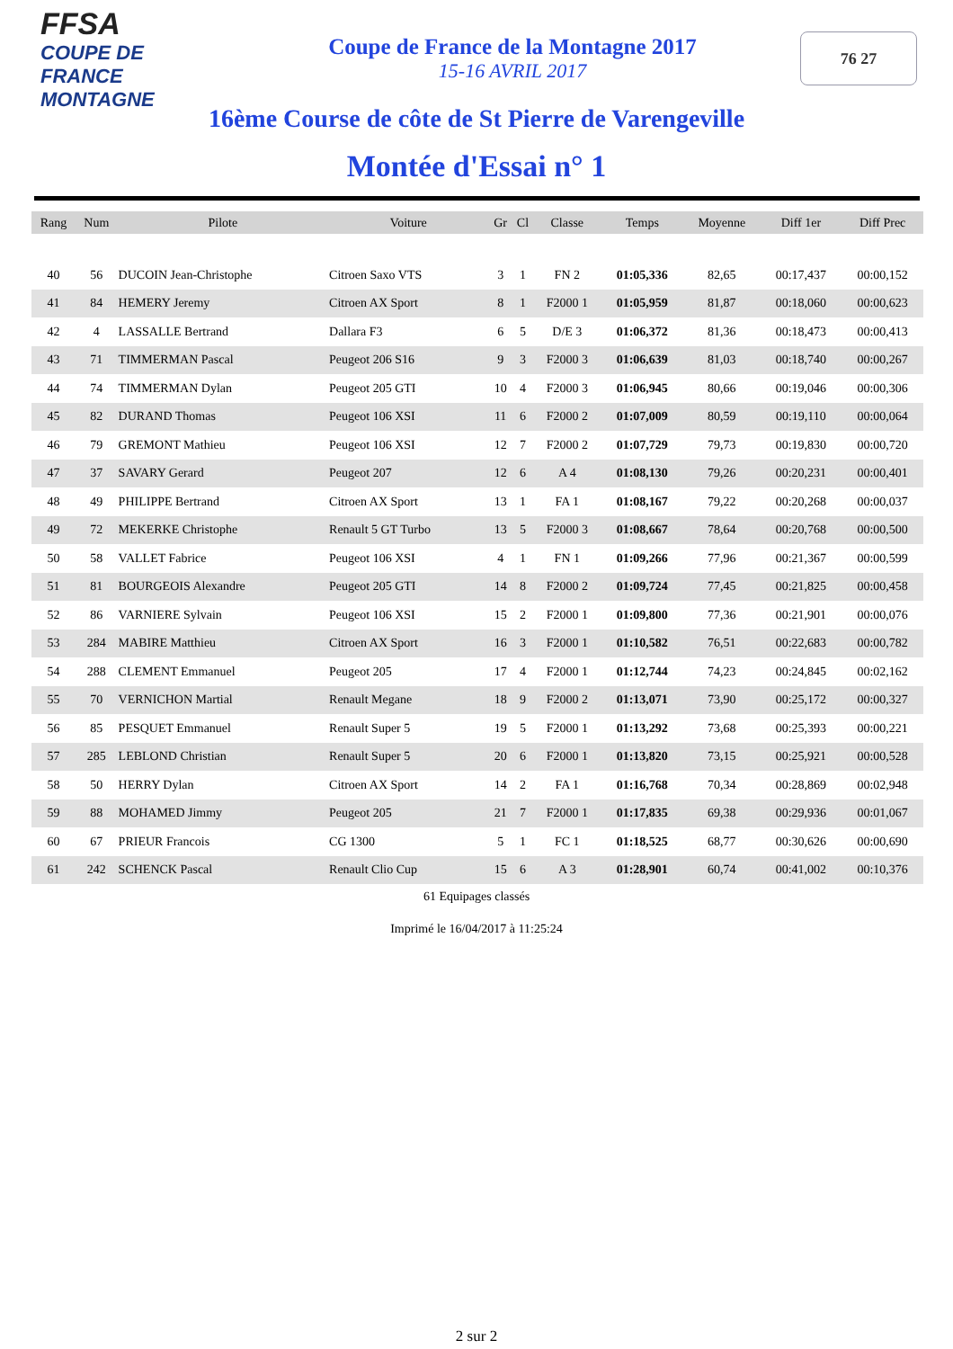FFSA
COUPE DE FRANCE MONTAGNE
Coupe de France de la Montagne 2017
15-16 AVRIL 2017
76 27
16ème Course de côte de St Pierre de Varengeville
Montée d'Essai n° 1
| Rang | Num | Pilote | Voiture | Gr | Cl | Classe | Temps | Moyenne | Diff 1er | Diff Prec |
| --- | --- | --- | --- | --- | --- | --- | --- | --- | --- | --- |
| 40 | 56 | DUCOIN Jean-Christophe | Citroen Saxo VTS | 3 | 1 | FN 2 | 01:05,336 | 82,65 | 00:17,437 | 00:00,152 |
| 41 | 84 | HEMERY Jeremy | Citroen AX Sport | 8 | 1 | F2000 1 | 01:05,959 | 81,87 | 00:18,060 | 00:00,623 |
| 42 | 4 | LASSALLE Bertrand | Dallara F3 | 6 | 5 | D/E 3 | 01:06,372 | 81,36 | 00:18,473 | 00:00,413 |
| 43 | 71 | TIMMERMAN Pascal | Peugeot 206 S16 | 9 | 3 | F2000 3 | 01:06,639 | 81,03 | 00:18,740 | 00:00,267 |
| 44 | 74 | TIMMERMAN Dylan | Peugeot 205 GTI | 10 | 4 | F2000 3 | 01:06,945 | 80,66 | 00:19,046 | 00:00,306 |
| 45 | 82 | DURAND Thomas | Peugeot 106 XSI | 11 | 6 | F2000 2 | 01:07,009 | 80,59 | 00:19,110 | 00:00,064 |
| 46 | 79 | GREMONT Mathieu | Peugeot 106 XSI | 12 | 7 | F2000 2 | 01:07,729 | 79,73 | 00:19,830 | 00:00,720 |
| 47 | 37 | SAVARY Gerard | Peugeot 207 | 12 | 6 | A 4 | 01:08,130 | 79,26 | 00:20,231 | 00:00,401 |
| 48 | 49 | PHILIPPE Bertrand | Citroen AX Sport | 13 | 1 | FA 1 | 01:08,167 | 79,22 | 00:20,268 | 00:00,037 |
| 49 | 72 | MEKERKE Christophe | Renault 5 GT Turbo | 13 | 5 | F2000 3 | 01:08,667 | 78,64 | 00:20,768 | 00:00,500 |
| 50 | 58 | VALLET Fabrice | Peugeot 106 XSI | 4 | 1 | FN 1 | 01:09,266 | 77,96 | 00:21,367 | 00:00,599 |
| 51 | 81 | BOURGEOIS Alexandre | Peugeot 205 GTI | 14 | 8 | F2000 2 | 01:09,724 | 77,45 | 00:21,825 | 00:00,458 |
| 52 | 86 | VARNIERE Sylvain | Peugeot 106 XSI | 15 | 2 | F2000 1 | 01:09,800 | 77,36 | 00:21,901 | 00:00,076 |
| 53 | 284 | MABIRE Matthieu | Citroen AX Sport | 16 | 3 | F2000 1 | 01:10,582 | 76,51 | 00:22,683 | 00:00,782 |
| 54 | 288 | CLEMENT Emmanuel | Peugeot 205 | 17 | 4 | F2000 1 | 01:12,744 | 74,23 | 00:24,845 | 00:02,162 |
| 55 | 70 | VERNICHON Martial | Renault Megane | 18 | 9 | F2000 2 | 01:13,071 | 73,90 | 00:25,172 | 00:00,327 |
| 56 | 85 | PESQUET Emmanuel | Renault Super 5 | 19 | 5 | F2000 1 | 01:13,292 | 73,68 | 00:25,393 | 00:00,221 |
| 57 | 285 | LEBLOND Christian | Renault Super 5 | 20 | 6 | F2000 1 | 01:13,820 | 73,15 | 00:25,921 | 00:00,528 |
| 58 | 50 | HERRY Dylan | Citroen AX Sport | 14 | 2 | FA 1 | 01:16,768 | 70,34 | 00:28,869 | 00:02,948 |
| 59 | 88 | MOHAMED Jimmy | Peugeot 205 | 21 | 7 | F2000 1 | 01:17,835 | 69,38 | 00:29,936 | 00:01,067 |
| 60 | 67 | PRIEUR Francois | CG 1300 | 5 | 1 | FC 1 | 01:18,525 | 68,77 | 00:30,626 | 00:00,690 |
| 61 | 242 | SCHENCK Pascal | Renault Clio Cup | 15 | 6 | A 3 | 01:28,901 | 60,74 | 00:41,002 | 00:10,376 |
61 Equipages classés
Imprimé le 16/04/2017 à 11:25:24
2 sur 2